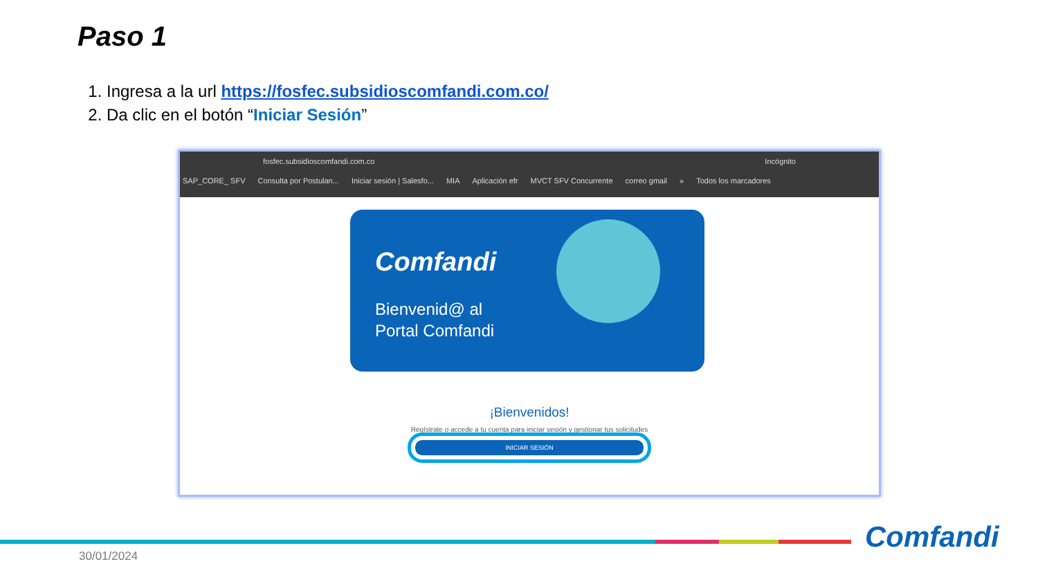Paso 1
1. Ingresa a la url https://fosfec.subsidioscomfandi.com.co/
2. Da clic en el botón “Iniciar Sesión”
fosfec.subsidioscomfandi.com.co Incógnito
SAP_CORE_ SFV Consulta por Postulan... Iniciar sesión | Salesfo... MIA Aplicación efr MVCT SFV Concurrente correo gmail » Todos los marcadores
Comfandi
Bienvenid@ al
Portal Comfandi
¡Bienvenidos!
Regístrate o accede a tu cuenta para iniciar sesión y gestionar tus solicitudes
INICIAR SESIÓN
30/01/2024
Comfandi